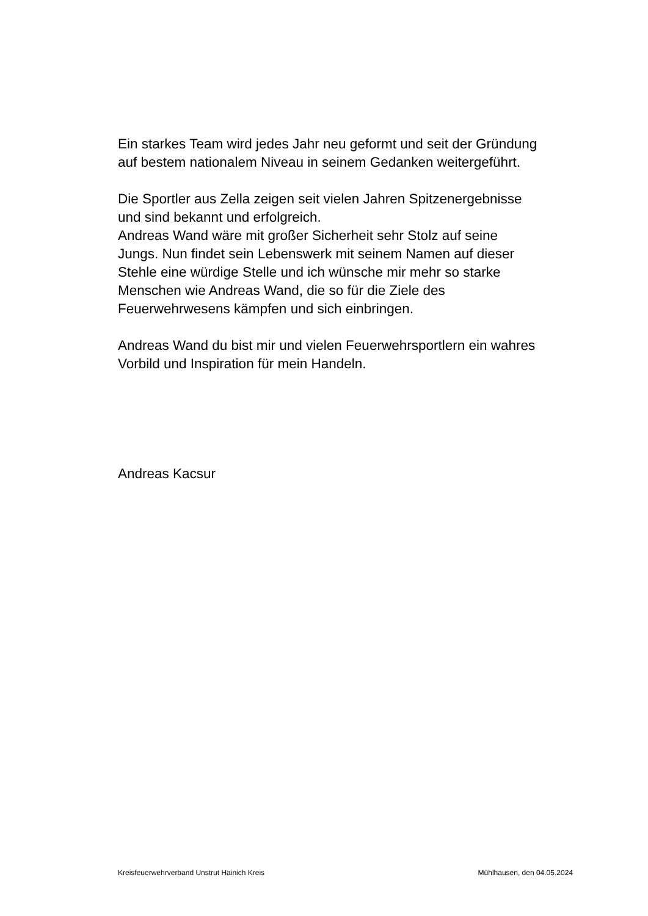Ein starkes Team wird jedes Jahr neu geformt und seit der Gründung
auf bestem nationalem Niveau in seinem Gedanken weitergeführt.
Die Sportler aus Zella zeigen seit vielen Jahren Spitzenergebnisse
und sind bekannt und erfolgreich.
Andreas Wand wäre mit großer Sicherheit sehr Stolz auf seine
Jungs. Nun findet sein Lebenswerk mit seinem Namen auf dieser
Stehle eine würdige Stelle und ich wünsche mir mehr so starke
Menschen wie Andreas Wand, die so für die Ziele des
Feuerwehrwesens kämpfen und sich einbringen.
Andreas Wand du bist mir und vielen Feuerwehrsportlern ein wahres
Vorbild und Inspiration für mein Handeln.
Andreas Kacsur
Kreisfeuerwehrverband Unstrut Hainich Kreis Mühlhausen, den 04.05.2024